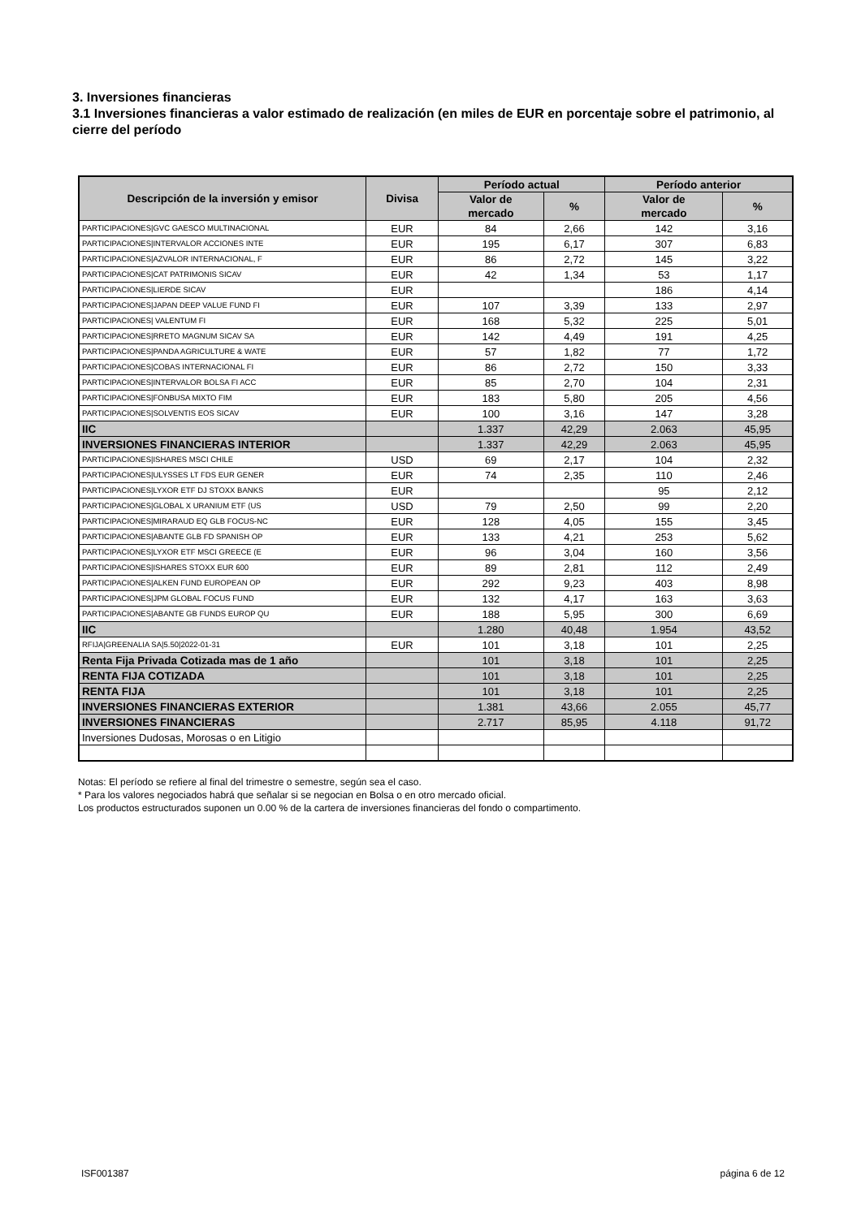3. Inversiones financieras
3.1 Inversiones financieras a valor estimado de realización (en miles de EUR en porcentaje sobre el patrimonio, al cierre del período
| Descripción de la inversión y emisor | Divisa | Período actual | | Período anterior | |
| --- | --- | --- | --- | --- | --- |
| | | Valor de mercado | % | Valor de mercado | % |
| PARTICIPACIONES/GVC GAESCO MULTINACIONAL | EUR | 84 | 2,66 | 142 | 3,16 |
| PARTICIPACIONES/INTERVALOR ACCIONES INTE | EUR | 195 | 6,17 | 307 | 6,83 |
| PARTICIPACIONES/AZVALOR INTERNACIONAL, F | EUR | 86 | 2,72 | 145 | 3,22 |
| PARTICIPACIONES/CAT PATRIMONIS SICAV | EUR | 42 | 1,34 | 53 | 1,17 |
| PARTICIPACIONES/LIERDE SICAV | EUR | | | 186 | 4,14 |
| PARTICIPACIONES/JAPAN DEEP VALUE FUND FI | EUR | 107 | 3,39 | 133 | 2,97 |
| PARTICIPACIONES/ VALENTUM FI | EUR | 168 | 5,32 | 225 | 5,01 |
| PARTICIPACIONES/RRETO MAGNUM SICAV SA | EUR | 142 | 4,49 | 191 | 4,25 |
| PARTICIPACIONES/PANDA AGRICULTURE & WATE | EUR | 57 | 1,82 | 77 | 1,72 |
| PARTICIPACIONES/COBAS INTERNACIONAL FI | EUR | 86 | 2,72 | 150 | 3,33 |
| PARTICIPACIONES/INTERVALOR BOLSA FI ACC | EUR | 85 | 2,70 | 104 | 2,31 |
| PARTICIPACIONES/FONBUSA MIXTO FIM | EUR | 183 | 5,80 | 205 | 4,56 |
| PARTICIPACIONES/SOLVENTIS EOS SICAV | EUR | 100 | 3,16 | 147 | 3,28 |
| IIC | | 1.337 | 42,29 | 2.063 | 45,95 |
| INVERSIONES FINANCIERAS INTERIOR | | 1.337 | 42,29 | 2.063 | 45,95 |
| PARTICIPACIONES/ISHARES MSCI CHILE | USD | 69 | 2,17 | 104 | 2,32 |
| PARTICIPACIONES/ULYSSES LT FDS EUR GENER | EUR | 74 | 2,35 | 110 | 2,46 |
| PARTICIPACIONES/LYXOR ETF DJ STOXX BANKS | EUR | | | 95 | 2,12 |
| PARTICIPACIONES/GLOBAL X URANIUM ETF (US | USD | 79 | 2,50 | 99 | 2,20 |
| PARTICIPACIONES/MIRARAUD EQ GLB FOCUS-NC | EUR | 128 | 4,05 | 155 | 3,45 |
| PARTICIPACIONES/ABANTE GLB FD SPANISH OP | EUR | 133 | 4,21 | 253 | 5,62 |
| PARTICIPACIONES/LYXOR ETF MSCI GREECE (E | EUR | 96 | 3,04 | 160 | 3,56 |
| PARTICIPACIONES/ISHARES STOXX EUR 600 | EUR | 89 | 2,81 | 112 | 2,49 |
| PARTICIPACIONES/ALKEN FUND EUROPEAN OP | EUR | 292 | 9,23 | 403 | 8,98 |
| PARTICIPACIONES/JPM GLOBAL FOCUS FUND | EUR | 132 | 4,17 | 163 | 3,63 |
| PARTICIPACIONES/ABANTE GB FUNDS EUROP QU | EUR | 188 | 5,95 | 300 | 6,69 |
| IIC | | 1.280 | 40,48 | 1.954 | 43,52 |
| RFIJA/GREENALIA SA/5.50/2022-01-31 | EUR | 101 | 3,18 | 101 | 2,25 |
| Renta Fija Privada Cotizada mas de 1 año | | 101 | 3,18 | 101 | 2,25 |
| RENTA FIJA COTIZADA | | 101 | 3,18 | 101 | 2,25 |
| RENTA FIJA | | 101 | 3,18 | 101 | 2,25 |
| INVERSIONES FINANCIERAS EXTERIOR | | 1.381 | 43,66 | 2.055 | 45,77 |
| INVERSIONES FINANCIERAS | | 2.717 | 85,95 | 4.118 | 91,72 |
| Inversiones Dudosas, Morosas o en Litigio | | | | | |
Notas: El período se refiere al final del trimestre o semestre, según sea el caso.
* Para los valores negociados habrá que señalar si se negocian en Bolsa o en otro mercado oficial.
Los productos estructurados suponen un 0.00 % de la cartera de inversiones financieras del fondo o compartimento.
ISF001387 página 6 de 12